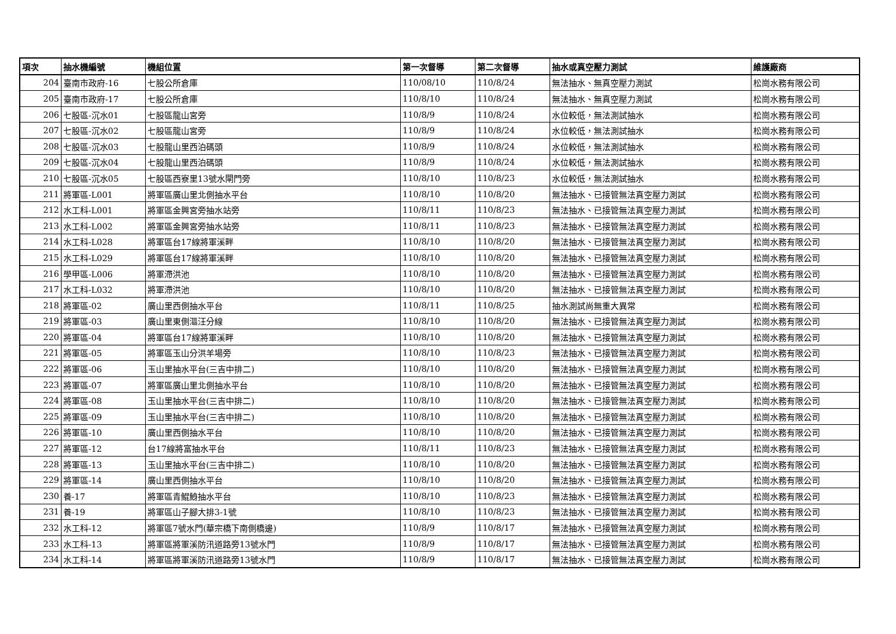| 項次 | 抽水機編號 | 機組位置 | 第一次督導 | 第二次督導 | 抽水或真空壓力測試 | 維護廠商 |
| --- | --- | --- | --- | --- | --- | --- |
| 204 | 臺南市政府-16 | 七股公所倉庫 | 110/08/10 | 110/8/24 | 無法抽水、無真空壓力測試 | 松崗水務有限公司 |
| 205 | 臺南市政府-17 | 七股公所倉庫 | 110/8/10 | 110/8/24 | 無法抽水、無真空壓力測試 | 松崗水務有限公司 |
| 206 | 七股區-沉水01 | 七股區龍山宮旁 | 110/8/9 | 110/8/24 | 水位較低，無法測試抽水 | 松崗水務有限公司 |
| 207 | 七股區-沉水02 | 七股區龍山宮旁 | 110/8/9 | 110/8/24 | 水位較低，無法測試抽水 | 松崗水務有限公司 |
| 208 | 七股區-沉水03 | 七股龍山里西泊碼頭 | 110/8/9 | 110/8/24 | 水位較低，無法測試抽水 | 松崗水務有限公司 |
| 209 | 七股區-沉水04 | 七股龍山里西泊碼頭 | 110/8/9 | 110/8/24 | 水位較低，無法測試抽水 | 松崗水務有限公司 |
| 210 | 七股區-沉水05 | 七股區西寮里13號水閘門旁 | 110/8/10 | 110/8/23 | 水位較低，無法測試抽水 | 松崗水務有限公司 |
| 211 | 將軍區-L001 | 將軍區廣山里北側抽水平台 | 110/8/10 | 110/8/20 | 無法抽水、已接管無法真空壓力測試 | 松崗水務有限公司 |
| 212 | 水工科-L001 | 將軍區金興宮旁抽水站旁 | 110/8/11 | 110/8/23 | 無法抽水、已接管無法真空壓力測試 | 松崗水務有限公司 |
| 213 | 水工科-L002 | 將軍區金興宮旁抽水站旁 | 110/8/11 | 110/8/23 | 無法抽水、已接管無法真空壓力測試 | 松崗水務有限公司 |
| 214 | 水工科-L028 | 將軍區台17線將軍溪畔 | 110/8/10 | 110/8/20 | 無法抽水、已接管無法真空壓力測試 | 松崗水務有限公司 |
| 215 | 水工科-L029 | 將軍區台17線將軍溪畔 | 110/8/10 | 110/8/20 | 無法抽水、已接管無法真空壓力測試 | 松崗水務有限公司 |
| 216 | 學甲區-L006 | 將軍滯洪池 | 110/8/10 | 110/8/20 | 無法抽水、已接管無法真空壓力測試 | 松崗水務有限公司 |
| 217 | 水工科-L032 | 將軍滯洪池 | 110/8/10 | 110/8/20 | 無法抽水、已接管無法真空壓力測試 | 松崗水務有限公司 |
| 218 | 將軍區-02 | 廣山里西側抽水平台 | 110/8/11 | 110/8/25 | 抽水測試尚無重大異常 | 松崗水務有限公司 |
| 219 | 將軍區-03 | 廣山里東側漚汪分線 | 110/8/10 | 110/8/20 | 無法抽水、已接管無法真空壓力測試 | 松崗水務有限公司 |
| 220 | 將軍區-04 | 將軍區台17線將軍溪畔 | 110/8/10 | 110/8/20 | 無法抽水、已接管無法真空壓力測試 | 松崗水務有限公司 |
| 221 | 將軍區-05 | 將軍區玉山分洪羊場旁 | 110/8/10 | 110/8/23 | 無法抽水、已接管無法真空壓力測試 | 松崗水務有限公司 |
| 222 | 將軍區-06 | 玉山里抽水平台(三吉中排二) | 110/8/10 | 110/8/20 | 無法抽水、已接管無法真空壓力測試 | 松崗水務有限公司 |
| 223 | 將軍區-07 | 將軍區廣山里北側抽水平台 | 110/8/10 | 110/8/20 | 無法抽水、已接管無法真空壓力測試 | 松崗水務有限公司 |
| 224 | 將軍區-08 | 玉山里抽水平台(三吉中排二) | 110/8/10 | 110/8/20 | 無法抽水、已接管無法真空壓力測試 | 松崗水務有限公司 |
| 225 | 將軍區-09 | 玉山里抽水平台(三吉中排二) | 110/8/10 | 110/8/20 | 無法抽水、已接管無法真空壓力測試 | 松崗水務有限公司 |
| 226 | 將軍區-10 | 廣山里西側抽水平台 | 110/8/10 | 110/8/20 | 無法抽水、已接管無法真空壓力測試 | 松崗水務有限公司 |
| 227 | 將軍區-12 | 台17線將富抽水平台 | 110/8/11 | 110/8/23 | 無法抽水、已接管無法真空壓力測試 | 松崗水務有限公司 |
| 228 | 將軍區-13 | 玉山里抽水平台(三吉中排二) | 110/8/10 | 110/8/20 | 無法抽水、已接管無法真空壓力測試 | 松崗水務有限公司 |
| 229 | 將軍區-14 | 廣山里西側抽水平台 | 110/8/10 | 110/8/20 | 無法抽水、已接管無法真空壓力測試 | 松崗水務有限公司 |
| 230 | 養-17 | 將軍區青鯤鯓抽水平台 | 110/8/10 | 110/8/23 | 無法抽水、已接管無法真空壓力測試 | 松崗水務有限公司 |
| 231 | 養-19 | 將軍區山子腳大排3-1號 | 110/8/10 | 110/8/23 | 無法抽水、已接管無法真空壓力測試 | 松崗水務有限公司 |
| 232 | 水工科-12 | 將軍區7號水門(華宗橋下南側橋邊) | 110/8/9 | 110/8/17 | 無法抽水、已接管無法真空壓力測試 | 松崗水務有限公司 |
| 233 | 水工科-13 | 將軍區將軍溪防汛道路旁13號水門 | 110/8/9 | 110/8/17 | 無法抽水、已接管無法真空壓力測試 | 松崗水務有限公司 |
| 234 | 水工科-14 | 將軍區將軍溪防汛道路旁13號水門 | 110/8/9 | 110/8/17 | 無法抽水、已接管無法真空壓力測試 | 松崗水務有限公司 |